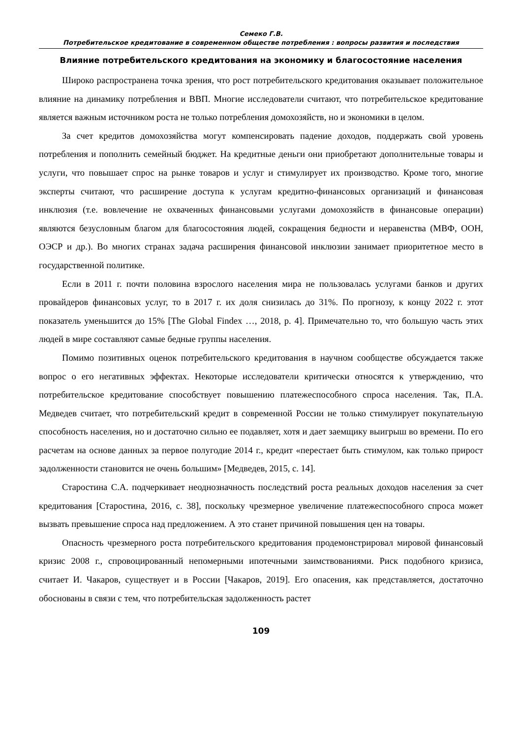Семеко Г.В.
Потребительское кредитование в современном обществе потребления : вопросы развития и последствия
Влияние потребительского кредитования на экономику и благосостояние населения
Широко распространена точка зрения, что рост потребительского кредитования оказывает положительное влияние на динамику потребления и ВВП. Многие исследователи считают, что потребительское кредитование является важным источником роста не только потребления домохозяйств, но и экономики в целом.
За счет кредитов домохозяйства могут компенсировать падение доходов, поддержать свой уровень потребления и пополнить семейный бюджет. На кредитные деньги они приобретают дополнительные товары и услуги, что повышает спрос на рынке товаров и услуг и стимулирует их производство. Кроме того, многие эксперты считают, что расширение доступа к услугам кредитно-финансовых организаций и финансовая инклюзия (т.е. вовлечение не охваченных финансовыми услугами домохозяйств в финансовые операции) являются безусловным благом для благосостояния людей, сокращения бедности и неравенства (МВФ, ООН, ОЭСР и др.). Во многих странах задача расширения финансовой инклюзии занимает приоритетное место в государственной политике.
Если в 2011 г. почти половина взрослого населения мира не пользовалась услугами банков и других провайдеров финансовых услуг, то в 2017 г. их доля снизилась до 31%. По прогнозу, к концу 2022 г. этот показатель уменьшится до 15% [The Global Findex …, 2018, p. 4]. Примечательно то, что большую часть этих людей в мире составляют самые бедные группы населения.
Помимо позитивных оценок потребительского кредитования в научном сообществе обсуждается также вопрос о его негативных эффектах. Некоторые исследователи критически относятся к утверждению, что потребительское кредитование способствует повышению платежеспособного спроса населения. Так, П.А. Медведев считает, что потребительский кредит в современной России не только стимулирует покупательную способность населения, но и достаточно сильно ее подавляет, хотя и дает заемщику выигрыш во времени. По его расчетам на основе данных за первое полугодие 2014 г., кредит «перестает быть стимулом, как только прирост задолженности становится не очень большим» [Медведев, 2015, с. 14].
Старостина С.А. подчеркивает неоднозначность последствий роста реальных доходов населения за счет кредитования [Старостина, 2016, с. 38], поскольку чрезмерное увеличение платежеспособного спроса может вызвать превышение спроса над предложением. А это станет причиной повышения цен на товары.
Опасность чрезмерного роста потребительского кредитования продемонстрировал мировой финансовый кризис 2008 г., спровоцированный непомерными ипотечными заимствованиями. Риск подобного кризиса, считает И. Чакаров, существует и в России [Чакаров, 2019]. Его опасения, как представляется, достаточно обоснованы в связи с тем, что потребительская задолженность растет
109